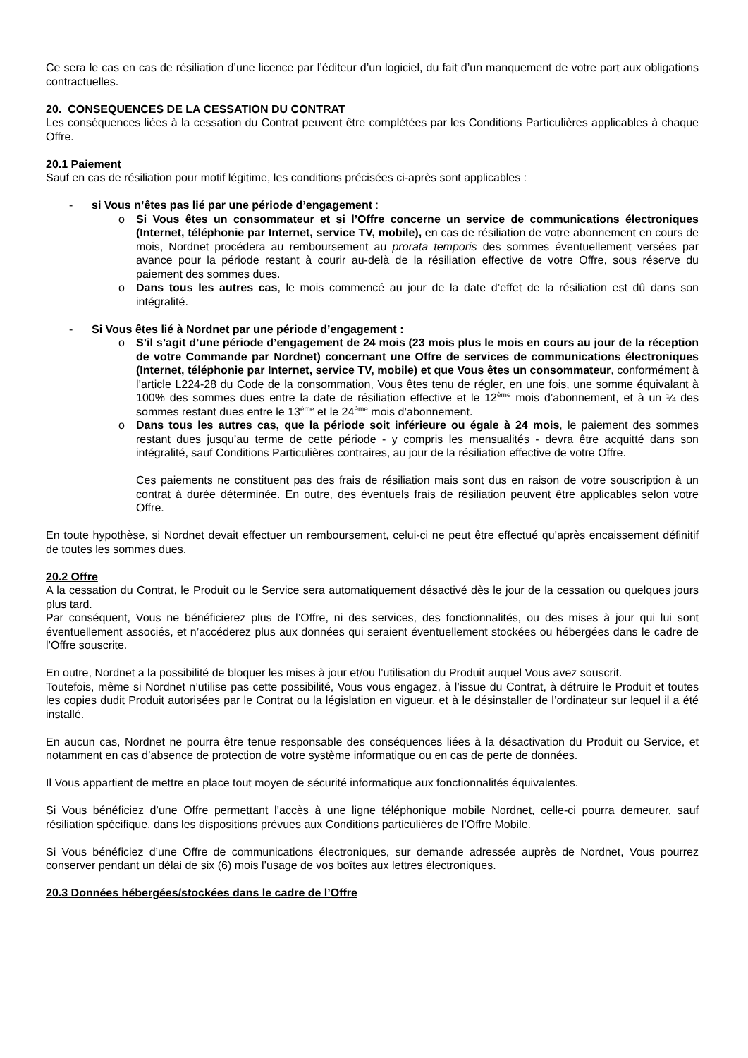Ce sera le cas en cas de résiliation d’une licence par l’éditeur d’un logiciel, du fait d’un manquement de votre part aux obligations contractuelles.
20. CONSEQUENCES DE LA CESSATION DU CONTRAT
Les conséquences liées à la cessation du Contrat peuvent être complétées par les Conditions Particulières applicables à chaque Offre.
20.1 Paiement
Sauf en cas de résiliation pour motif légitime, les conditions précisées ci-après sont applicables :
- si Vous n’êtes pas lié par une période d’engagement :
o Si Vous êtes un consommateur et si l’Offre concerne un service de communications électroniques (Internet, téléphonie par Internet, service TV, mobile), en cas de résiliation de votre abonnement en cours de mois, Nordnet procédera au remboursement au prorata temporis des sommes éventuellement versées par avance pour la période restant à courir au-delà de la résiliation effective de votre Offre, sous réserve du paiement des sommes dues.
o Dans tous les autres cas, le mois commencé au jour de la date d’effet de la résiliation est dû dans son intégralité.
- Si Vous êtes lié à Nordnet par une période d’engagement :
o S’il s’agit d’une période d’engagement de 24 mois (23 mois plus le mois en cours au jour de la réception de votre Commande par Nordnet) concernant une Offre de services de communications électroniques (Internet, téléphonie par Internet, service TV, mobile) et que Vous êtes un consommateur, conformément à l’article L224-28 du Code de la consommation, Vous êtes tenu de régler, en une fois, une somme équivalant à 100% des sommes dues entre la date de résiliation effective et le 12<sup>ème</sup> mois d’abonnement, et à un ¼ des sommes restant dues entre le 13<sup>ème</sup> et le 24<sup>ème</sup> mois d’abonnement.
o Dans tous les autres cas, que la période soit inférieure ou égale à 24 mois, le paiement des sommes restant dues jusqu’au terme de cette période - y compris les mensualités - devra être acquitté dans son intégralité, sauf Conditions Particulières contraires, au jour de la résiliation effective de votre Offre.
Ces paiements ne constituent pas des frais de résiliation mais sont dus en raison de votre souscription à un contrat à durée déterminée. En outre, des éventuels frais de résiliation peuvent être applicables selon votre Offre.
En toute hypothèse, si Nordnet devait effectuer un remboursement, celui-ci ne peut être effectué qu’après encaissement définitif de toutes les sommes dues.
20.2 Offre
A la cessation du Contrat, le Produit ou le Service sera automatiquement désactivé dès le jour de la cessation ou quelques jours plus tard.
Par conséquent, Vous ne bénéficierez plus de l’Offre, ni des services, des fonctionnalités, ou des mises à jour qui lui sont éventuellement associés, et n’accéderez plus aux données qui seraient éventuellement stockées ou hébergées dans le cadre de l’Offre souscrite.
En outre, Nordnet a la possibilité de bloquer les mises à jour et/ou l’utilisation du Produit auquel Vous avez souscrit.
Toutefois, même si Nordnet n’utilise pas cette possibilité, Vous vous engagez, à l’issue du Contrat, à détruire le Produit et toutes les copies dudit Produit autorisées par le Contrat ou la législation en vigueur, et à le désinstaller de l’ordinateur sur lequel il a été installé.
En aucun cas, Nordnet ne pourra être tenue responsable des conséquences liées à la désactivation du Produit ou Service, et notamment en cas d’absence de protection de votre système informatique ou en cas de perte de données.
Il Vous appartient de mettre en place tout moyen de sécurité informatique aux fonctionnalités équivalentes.
Si Vous bénéficiez d’une Offre permettant l’accès à une ligne téléphonique mobile Nordnet, celle-ci pourra demeurer, sauf résiliation spécifique, dans les dispositions prévues aux Conditions particulières de l’Offre Mobile.
Si Vous bénéficiez d’une Offre de communications électroniques, sur demande adressée auprès de Nordnet, Vous pourrez conserver pendant un délai de six (6) mois l’usage de vos boîtes aux lettres électroniques.
20.3 Données hébergées/stockées dans le cadre de l’Offre